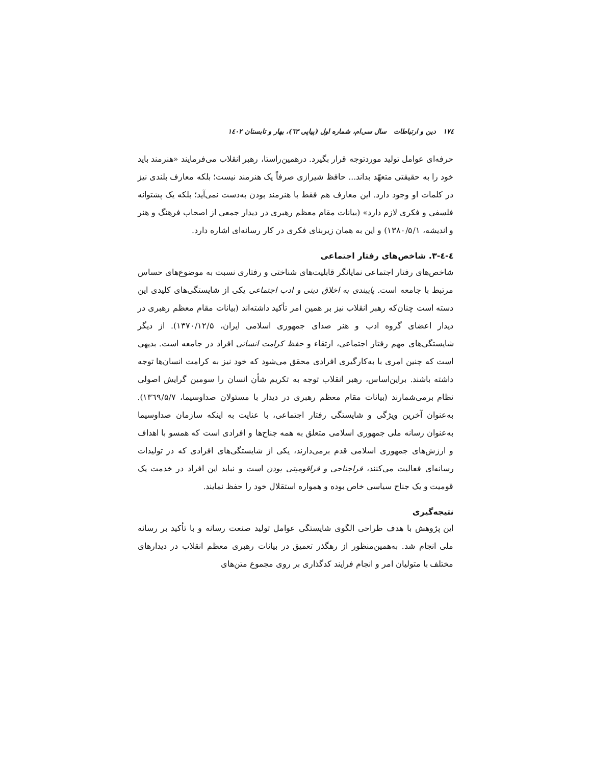۱۷٤ دین و ارتباطات سال سی‌ام، شماره اول (پیاپی ٦۳)، بهار و تابستان ۱٤۰۲
حرفه‌ای عوامل تولید موردتوجه قرار بگیرد. درهمین‌راستا، رهبر انقلاب می‌فرمایند «هنرمند باید خود را به حقیقتی متعهّد بداند... حافظ شیرازی صرفاً یک هنرمند نیست؛ بلکه معارف بلندی نیز در کلمات او وجود دارد. این معارف هم فقط با هنرمند بودن به‌دست نمی‌آید؛ بلکه یک پشتوانه فلسفی و فکری لازم دارد» (بیانات مقام معظم رهبری در دیدار جمعی از اصحاب فرهنگ و هنر و اندیشه، ۱۳۸۰/۵/۱) و این به همان زیربنای فکری در کار رسانه‌ای اشاره دارد.
٤-٤-۳. شاخص‌های رفتار اجتماعی
شاخص‌های رفتار اجتماعی نمایانگر قابلیت‌های شناختی و رفتاری نسبت به موضوع‌های حساس مرتبط با جامعه است. پایبندی به اخلاق دینی و ادب اجتماعی یکی از شایستگی‌های کلیدی این دسته است چنان‌که رهبر انقلاب نیز بر همین امر تأکید داشته‌اند (بیانات مقام معظم رهبری در دیدار اعضای گروه ادب و هنر صدای جمهوری اسلامی ایران، ۱۳۷۰/۱۲/۵). از دیگر شایستگی‌های مهم رفتار اجتماعی، ارتقاء و حفظ کرامت انسانی افراد در جامعه است. بدیهی است که چنین امری با به‌کارگیری افرادی محقق می‌شود که خود نیز به کرامت انسان‌ها توجه داشته باشند. براین‌اساس، رهبر انقلاب توجه به تکریم شأن انسان را سومین گرایش اصولی نظام برمی‌شمارند (بیانات مقام معظم رهبری در دیدار با مسئولان صداوسیما، ۱۳٦۹/۵/۷). به‌عنوان آخرین ویژگی و شایستگی رفتار اجتماعی، با عنایت به اینکه سازمان صداوسیما به‌عنوان رسانه ملی جمهوری اسلامی متعلق به همه جناح‌ها و افرادی است که همسو با اهداف و ارزش‌های جمهوری اسلامی قدم برمی‌دارند، یکی از شایستگی‌های افرادی که در تولیدات رسانه‌ای فعالیت می‌کنند، فراجناحی و فراقومیتی بودن است و نباید این افراد در خدمت یک قومیت و یک جناح سیاسی خاص بوده و همواره استقلال خود را حفظ نمایند.
نتیجه‌گیری
این پژوهش با هدف طراحی الگوی شایستگی عوامل تولید صنعت رسانه و با تأکید بر رسانه ملی انجام شد. به‌همین‌منظور از رهگذر تعمیق در بیانات رهبری معظم انقلاب در دیدارهای مختلف با متولیان امر و انجام فرایند کدگذاری بر روی مجموع متن‌های